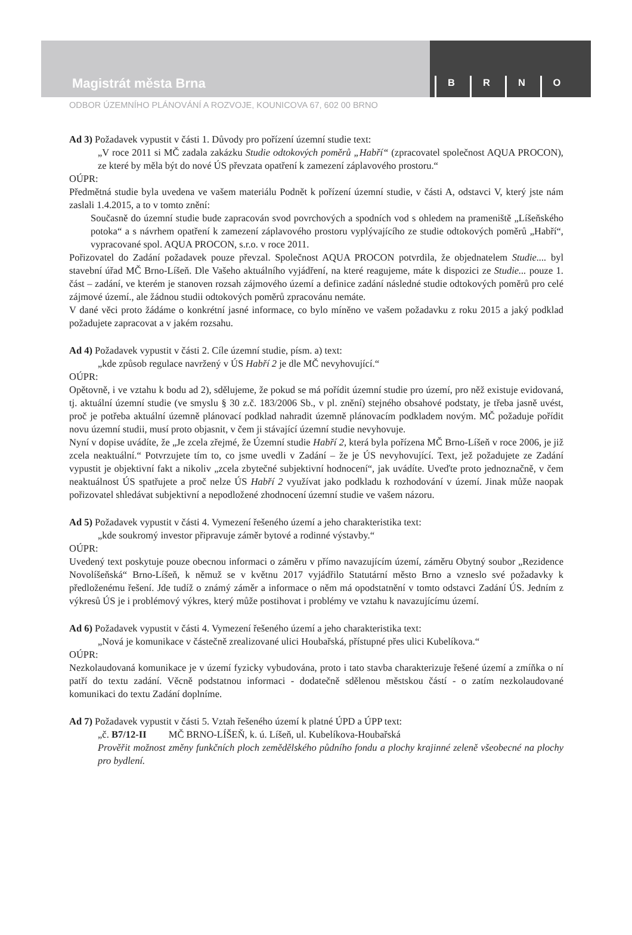Magistrát města Brna
BRNO
ODBOR ÚZEMNÍHO PLÁNOVÁNÍ A ROZVOJE, KOUNICOVA 67, 602 00 BRNO
Ad 3) Požadavek vypustit v části 1. Důvody pro pořízení územní studie text:
„V roce 2011 si MČ zadala zakázku Studie odtokových poměrů „Habří“ (zpracovatel společnost AQUA PROCON), ze které by měla být do nové ÚS převzata opatření k zamezení záplavového prostoru.“
OÚPR:
Předmětná studie byla uvedena ve vašem materiálu Podnět k pořízení územní studie, v části A, odstavci V, který jste nám zaslali 1.4.2015, a to v tomto znění:
Současně do územní studie bude zapracován svod povrchových a spodních vod s ohledem na prameniště „Líšeňského potoka“ a s návrhem opatření k zamezení záplavového prostoru vyplývajícího ze studie odtokových poměrů „Habří“, vypracované spol. AQUA PROCON, s.r.o. v roce 2011.
Pořizovatel do Zadání požadavek pouze převzal. Společnost AQUA PROCON potvrdila, že objednatelem Studie.... byl stavební úřad MČ Brno-Líšeň. Dle Vašeho aktuálního vyjádření, na které reagujeme, máte k dispozici ze Studie... pouze 1. část – zadání, ve kterém je stanoven rozsah zájmového území a definice zadání následné studie odtokových poměrů pro celé zájmové území., ale žádnou studii odtokových poměrů zpracovánu nemáte.
V dané věci proto žádáme o konkrétní jasné informace, co bylo míněno ve vašem požadavku z roku 2015 a jaký podklad požadujete zapracovat a v jakém rozsahu.
Ad 4) Požadavek vypustit v části 2. Cíle územní studie, písm. a) text:
„kde způsob regulace navržený v ÚS Habří 2 je dle MČ nevyhovující.“
OÚPR:
Opětovně, i ve vztahu k bodu ad 2), sdělujeme, že pokud se má pořídit územní studie pro území, pro něž existuje evidovaná, tj. aktuální územní studie (ve smyslu § 30 z.č. 183/2006 Sb., v pl. znění) stejného obsahové podstaty, je třeba jasně uvést, proč je potřeba aktuální územně plánovací podklad nahradit územně plánovacím podkladem novým. MČ požaduje pořídit novu územní studii, musí proto objasnit, v čem ji stávající územní studie nevyhovuje.
Nyní v dopise uvádíte, že „Je zcela zřejmé, že Územní studie Habří 2, která byla pořízena MČ Brno-Líšeň v roce 2006, je již zcela neaktuální.“ Potvrzujete tím to, co jsme uvedli v Zadání – že je ÚS nevyhovující. Text, jež požadujete ze Zadání vypustit je objektivní fakt a nikoliv „zcela zbytečné subjektivní hodnocení“, jak uvádíte. Uveďte proto jednoznačně, v čem neaktuálnost ÚS spatřujete a proč nelze ÚS Habří 2 využívat jako podkladu k rozhodování v území. Jinak může naopak pořizovatel shledávat subjektivní a nepodložené zhodnocení územní studie ve vašem názoru.
Ad 5) Požadavek vypustit v části 4. Vymezení řešeného území a jeho charakteristika text:
„kde soukromý investor připravuje záměr bytové a rodinné výstavby.“
OÚPR:
Uvedený text poskytuje pouze obecnou informaci o záměru v přímo navazujícím území, záměru Obytný soubor „Rezidence Novolíšeňská“ Brno-Líšeň, k němuž se v květnu 2017 vyjádřilo Statutární město Brno a vzneslo své požadavky k předloženému řešení. Jde tudíž o známý záměr a informace o něm má opodstatnění v tomto odstavci Zadání ÚS. Jedním z výkresů ÚS je i problémový výkres, který může postihovat i problémy ve vztahu k navazujícímu území.
Ad 6) Požadavek vypustit v části 4. Vymezení řešeného území a jeho charakteristika text:
„Nová je komunikace v částečně zrealizované ulici Houbařská, přístupné přes ulici Kubelíkova.“
OÚPR:
Nezkolaudovaná komunikace je v území fyzicky vybudována, proto i tato stavba charakterizuje řešené území a zmíňka o ní patří do textu zadání. Věcně podstatnou informaci - dodatečně sdělenou městskou částí - o zatím nezkolaudované komunikaci do textu Zadání doplníme.
Ad 7) Požadavek vypustit v části 5. Vztah řešeného území k platné ÚPD a ÚPP text:
„č. B7/12-II MČ BRNO-LÍŠEŇ, k. ú. Líšeň, ul. Kubelíkova-Houbařská
Prověřit možnost změny funkčních ploch zemědělského půdního fondu a plochy krajinné zeleně všeobecné na plochy pro bydlení.